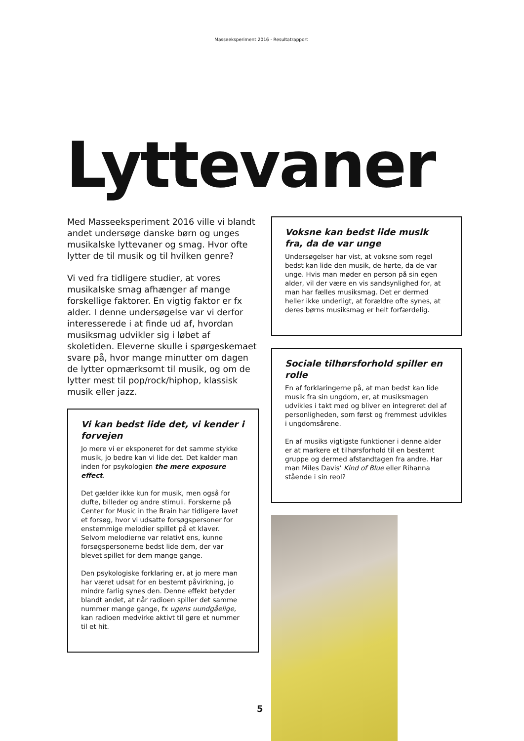Masseeksperiment 2016 - Resultatrapport
Lyttevaner
Med Masseeksperiment 2016 ville vi blandt andet undersøge danske børn og unges musikalske lyttevaner og smag. Hvor ofte lytter de til musik og til hvilken genre?
Vi ved fra tidligere studier, at vores musikalske smag afhænger af mange forskellige faktorer. En vigtig faktor er fx alder. I denne undersøgelse var vi derfor interesserede i at finde ud af, hvordan musiksmag udvikler sig i løbet af skoletiden. Eleverne skulle i spørgeskemaet svare på, hvor mange minutter om dagen de lytter opmærksomt til musik, og om de lytter mest til pop/rock/hiphop, klassisk musik eller jazz.
Vi kan bedst lide det, vi kender i forvejen
Jo mere vi er eksponeret for det samme stykke musik, jo bedre kan vi lide det. Det kalder man inden for psykologien the mere exposure effect.
Det gælder ikke kun for musik, men også for dufte, billeder og andre stimuli. Forskerne på Center for Music in the Brain har tidligere lavet et forsøg, hvor vi udsatte forsøgspersoner for enstemmige melodier spillet på et klaver. Selvom melodierne var relativt ens, kunne forsøgspersonerne bedst lide dem, der var blevet spillet for dem mange gange.
Den psykologiske forklaring er, at jo mere man har været udsat for en bestemt påvirkning, jo mindre farlig synes den. Denne effekt betyder blandt andet, at når radioen spiller det samme nummer mange gange, fx ugens uundgåelige, kan radioen medvirke aktivt til gøre et nummer til et hit.
Voksne kan bedst lide musik fra, da de var unge
Undersøgelser har vist, at voksne som regel bedst kan lide den musik, de hørte, da de var unge. Hvis man møder en person på sin egen alder, vil der være en vis sandsynlighed for, at man har fælles musiksmag. Det er dermed heller ikke underligt, at forældre ofte synes, at deres børns musiksmag er helt forfærdelig.
Sociale tilhørsforhold spiller en rolle
En af forklaringerne på, at man bedst kan lide musik fra sin ungdom, er, at musiksmagen udvikles i takt med og bliver en integreret del af personligheden, som først og fremmest udvikles i ungdomsårene.
En af musiks vigtigste funktioner i denne alder er at markere et tilhørsforhold til en bestemt gruppe og dermed afstandtagen fra andre. Har man Miles Davis’ Kind of Blue eller Rihanna stående i sin reol?
5